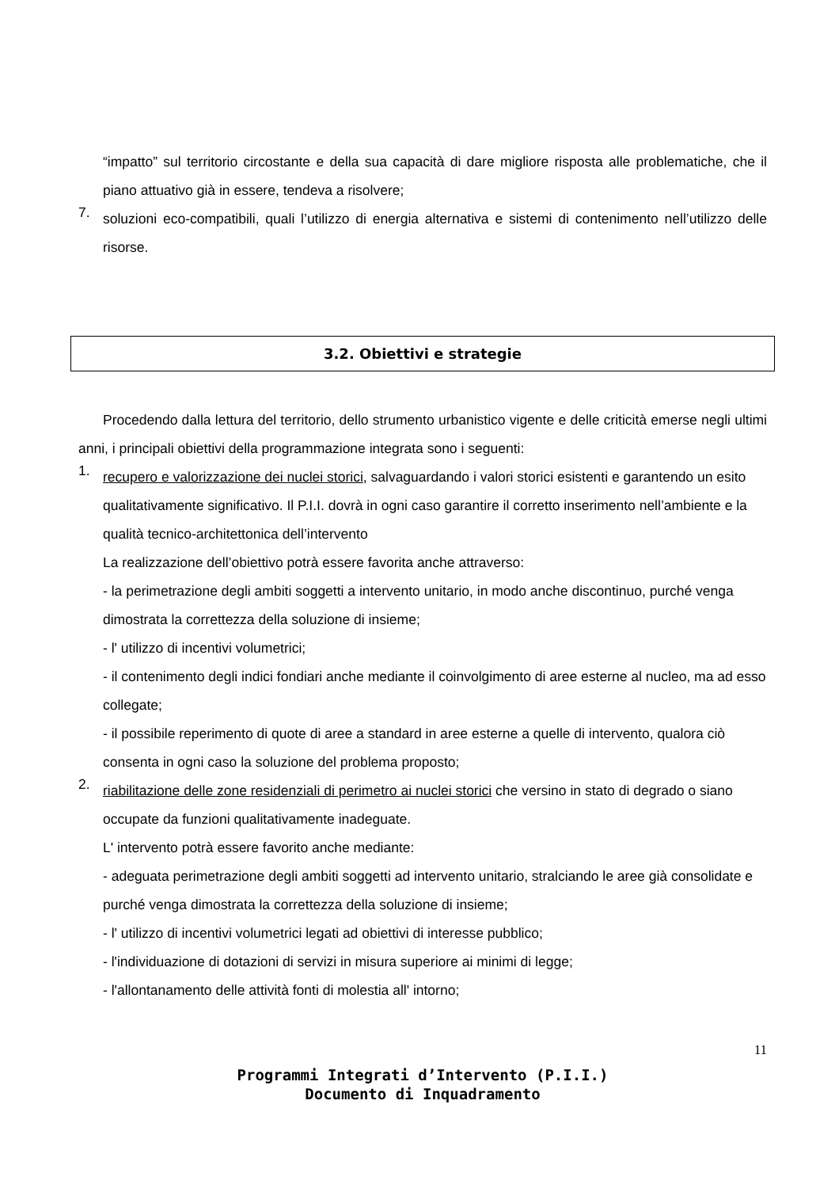“impatto” sul territorio circostante e della sua capacità di dare migliore risposta alle problematiche, che il piano attuativo già in essere, tendeva a risolvere;
7.
soluzioni eco-compatibili, quali l’utilizzo di energia alternativa e sistemi di contenimento nell’utilizzo delle risorse.
3.2. Obiettivi e strategie
Procedendo dalla lettura del territorio, dello strumento urbanistico vigente e delle criticità emerse negli ultimi anni, i principali obiettivi della programmazione integrata sono i seguenti:
1.
recupero e valorizzazione dei nuclei storici, salvaguardando i valori storici esistenti e garantendo un esito qualitativamente significativo. Il P.I.I. dovrà in ogni caso garantire il corretto inserimento nell’ambiente e la qualità tecnico-architettonica dell’intervento
La realizzazione dell’obiettivo potrà essere favorita anche attraverso:
- la perimetrazione degli ambiti soggetti a intervento unitario, in modo anche discontinuo, purché venga dimostrata la correttezza della soluzione di insieme;
- l' utilizzo di incentivi volumetrici;
- il contenimento degli indici fondiari anche mediante il coinvolgimento di aree esterne al nucleo, ma ad esso collegate;
- il possibile reperimento di quote di aree a standard in aree esterne a quelle di intervento, qualora ciò consenta in ogni caso la soluzione del problema proposto;
2.
riabilitazione delle zone residenziali di perimetro ai nuclei storici che versino in stato di degrado o siano occupate da funzioni qualitativamente inadeguate.
L' intervento potrà essere favorito anche mediante:
- adeguata perimetrazione degli ambiti soggetti ad intervento unitario, stralciando le aree già consolidate e purché venga dimostrata la correttezza della soluzione di insieme;
- l' utilizzo di incentivi volumetrici legati ad obiettivi di interesse pubblico;
- l'individuazione di dotazioni di servizi in misura superiore ai minimi di legge;
- l'allontanamento delle attività fonti di molestia all' intorno;
11
Programmi Integrati d’Intervento (P.I.I.)
Documento di Inquadramento